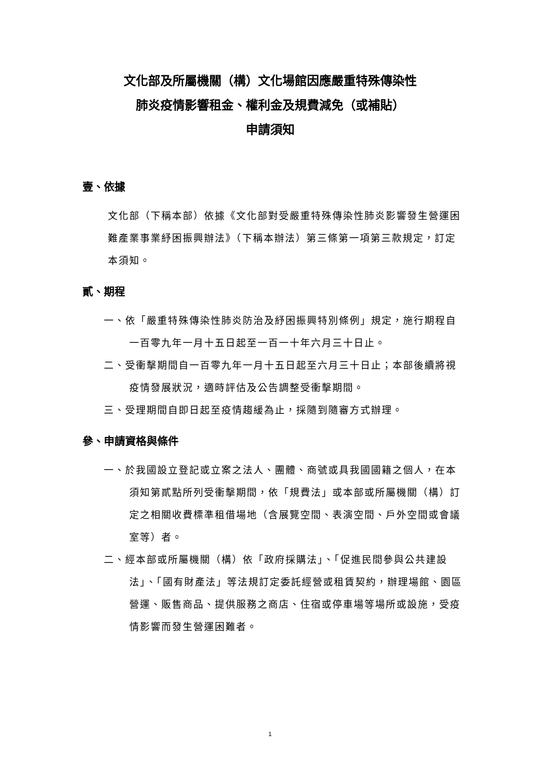文化部及所屬機關（構）文化場館因應嚴重特殊傳染性
肺炎疫情影響租金、權利金及規費減免（或補貼）
申請須知
壹、依據
文化部（下稱本部）依據《文化部對受嚴重特殊傳染性肺炎影響發生營運困難產業事業紓困振興辦法》（下稱本辦法）第三條第一項第三款規定，訂定本須知。
貳、期程
一、依「嚴重特殊傳染性肺炎防治及紓困振興特別條例」規定，施行期程自一百零九年一月十五日起至一百一十年六月三十日止。
二、受衝擊期間自一百零九年一月十五日起至六月三十日止；本部後續將視疫情發展狀況，適時評估及公告調整受衝擊期間。
三、受理期間自即日起至疫情趨緩為止，採隨到隨審方式辦理。
參、申請資格與條件
一、於我國設立登記或立案之法人、團體、商號或具我國國籍之個人，在本須知第貳點所列受衝擊期間，依「規費法」或本部或所屬機關（構）訂定之相關收費標準租借場地（含展覽空間、表演空間、戶外空間或會議室等）者。
二、經本部或所屬機關（構）依「政府採購法」、「促進民間參與公共建設法」、「國有財產法」等法規訂定委託經營或租賃契約，辦理場館、園區營運、販售商品、提供服務之商店、住宿或停車場等場所或設施，受疫情影響而發生營運困難者。
1